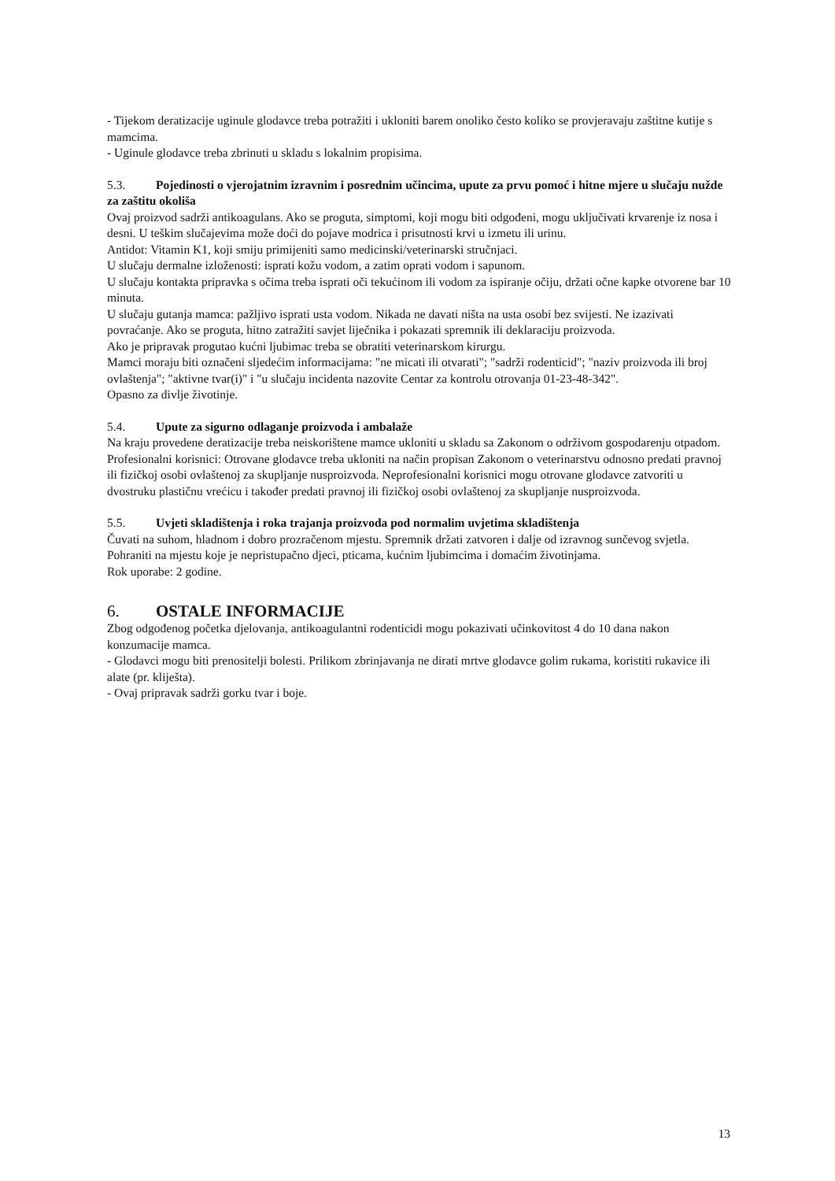- Tijekom deratizacije uginule glodavce treba potražiti i ukloniti barem onoliko često koliko se provjeravaju zaštitne kutije s mamcima.
- Uginule glodavce treba zbrinuti u skladu s lokalnim propisima.
5.3. Pojedinosti o vjerojatnim izravnim i posrednim učincima, upute za prvu pomoć i hitne mjere u slučaju nužde za zaštitu okoliša
Ovaj proizvod sadrži antikoagulans. Ako se proguta, simptomi, koji mogu biti odgođeni, mogu uključivati krvarenje iz nosa i desni. U teškim slučajevima može doći do pojave modrica i prisutnosti krvi u izmetu ili urinu.
Antidot: Vitamin K1, koji smiju primijeniti samo medicinski/veterinarski stručnjaci.
U slučaju dermalne izloženosti: isprati kožu vodom, a zatim oprati vodom i sapunom.
U slučaju kontakta pripravka s očima treba isprati oči tekućinom ili vodom za ispiranje očiju, držati očne kapke otvorene bar 10 minuta.
U slučaju gutanja mamca: pažljivo isprati usta vodom. Nikada ne davati ništa na usta osobi bez svijesti. Ne izazivati povraćanje. Ako se proguta, hitno zatražiti savjet liječnika i pokazati spremnik ili deklaraciju proizvoda.
Ako je pripravak progutao kućni ljubimac treba se obratiti veterinarskom kirurgu.
Mamci moraju biti označeni sljedećim informacijama: "ne micati ili otvarati"; "sadrži rodenticid"; "naziv proizvoda ili broj ovlaštenja"; "aktivne tvar(i)" i "u slučaju incidenta nazovite Centar za kontrolu otrovanja 01-23-48-342".
Opasno za divlje životinje.
5.4. Upute za sigurno odlaganje proizvoda i ambalaže
Na kraju provedene deratizacije treba neiskorištene mamce ukloniti u skladu sa Zakonom o održivom gospodarenju otpadom. Profesionalni korisnici: Otrovane glodavce treba ukloniti na način propisan Zakonom o veterinarstvu odnosno predati pravnoj ili fizičkoj osobi ovlaštenoj za skupljanje nusproizvoda. Neprofesionalni korisnici mogu otrovane glodavce zatvoriti u dvostruku plastičnu vrećicu i također predati pravnoj ili fizičkoj osobi ovlaštenoj za skupljanje nusproizvoda.
5.5. Uvjeti skladištenja i roka trajanja proizvoda pod normalim uvjetima skladištenja
Čuvati na suhom, hladnom i dobro prozračenom mjestu. Spremnik držati zatvoren i dalje od izravnog sunčevog svjetla.
Pohraniti na mjestu koje je nepristupačno djeci, pticama, kućnim ljubimcima i domaćim životinjama.
Rok uporabe: 2 godine.
6. OSTALE INFORMACIJE
Zbog odgođenog početka djelovanja, antikoagulantni rodenticidi mogu pokazivati učinkovitost 4 do 10 dana nakon konzumacije mamca.
- Glodavci mogu biti prenositelji bolesti. Prilikom zbrinjavanja ne dirati mrtve glodavce golim rukama, koristiti rukavice ili alate (pr. kliješta).
- Ovaj pripravak sadrži gorku tvar i boje.
13